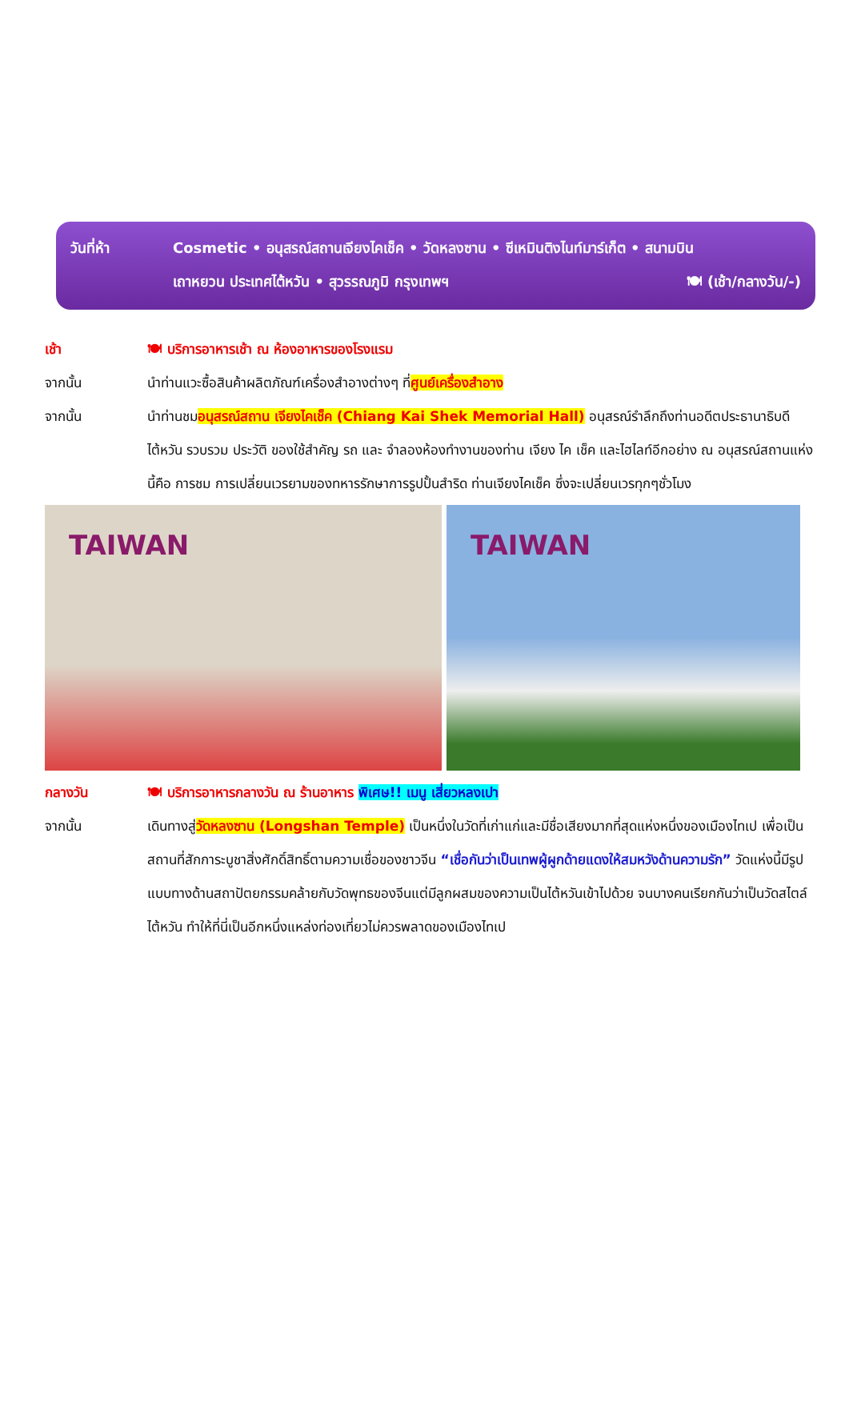วันที่ห้า Cosmetic • อนุสรณ์สถานเจียงไคเช็ค • วัดหลงซาน • ซีเหมินติงไนท์มาร์เก็ต • สนามบิน
เถาหยวน ประเทศไต้หวัน • สุวรรณภูมิ กรุงเทพฯ 🍽 (เช้า/กลางวัน/-)
เช้า 🍽 บริการอาหารเช้า ณ ห้องอาหารของโรงแรม
จากนั้น นำท่านแวะซื้อสินค้าผลิตภัณฑ์เครื่องสำอางต่างๆ ที่ศูนย์เครื่องสำอาง
จากนั้น นำท่านชมอนุสรณ์สถาน เจียงไคเช็ค (Chiang Kai Shek Memorial Hall) อนุสรณ์รำลึกถึงท่านอดีตประธานาธิบดีไต้หวัน รวบรวม ประวัติ ของใช้สำคัญ รถ และ จำลองห้องทำงานของท่าน เจียง ไค เช็ค และไฮไลท์อีกอย่าง ณ อนุสรณ์สถานแห่งนี้คือ การชม การเปลี่ยนเวรยามของทหารรักษาการรูปปั้นสำริด ท่านเจียงไคเช็ค ซึ่งจะเปลี่ยนเวรทุกๆชั่วโมง
TAIWAN TAIWAN
กลางวัน 🍽 บริการอาหารกลางวัน ณ ร้านอาหาร พิเศษ!! เมนู เสี่ยวหลงเปา
จากนั้น เดินทางสู่วัดหลงซาน (Longshan Temple) เป็นหนึ่งในวัดที่เก่าแก่และมีชื่อเสียงมากที่สุดแห่งหนึ่งของเมืองไทเป เพื่อเป็นสถานที่สักการะบูชาสิ่งศักดิ์สิทธิ์ตามความเชื่อของชาวจีน “เชื่อกันว่าเป็นเทพผู้ผูกด้ายแดงให้สมหวังด้านความรัก” วัดแห่งนี้มีรูปแบบทางด้านสถาปัตยกรรมคล้ายกับวัดพุทธของจีนแต่มีลูกผสมของความเป็นไต้หวันเข้าไปด้วย จนบางคนเรียกกันว่าเป็นวัดสไตล์ไต้หวัน ทำให้ที่นี่เป็นอีกหนึ่งแหล่งท่องเที่ยวไม่ควรพลาดของเมืองไทเป